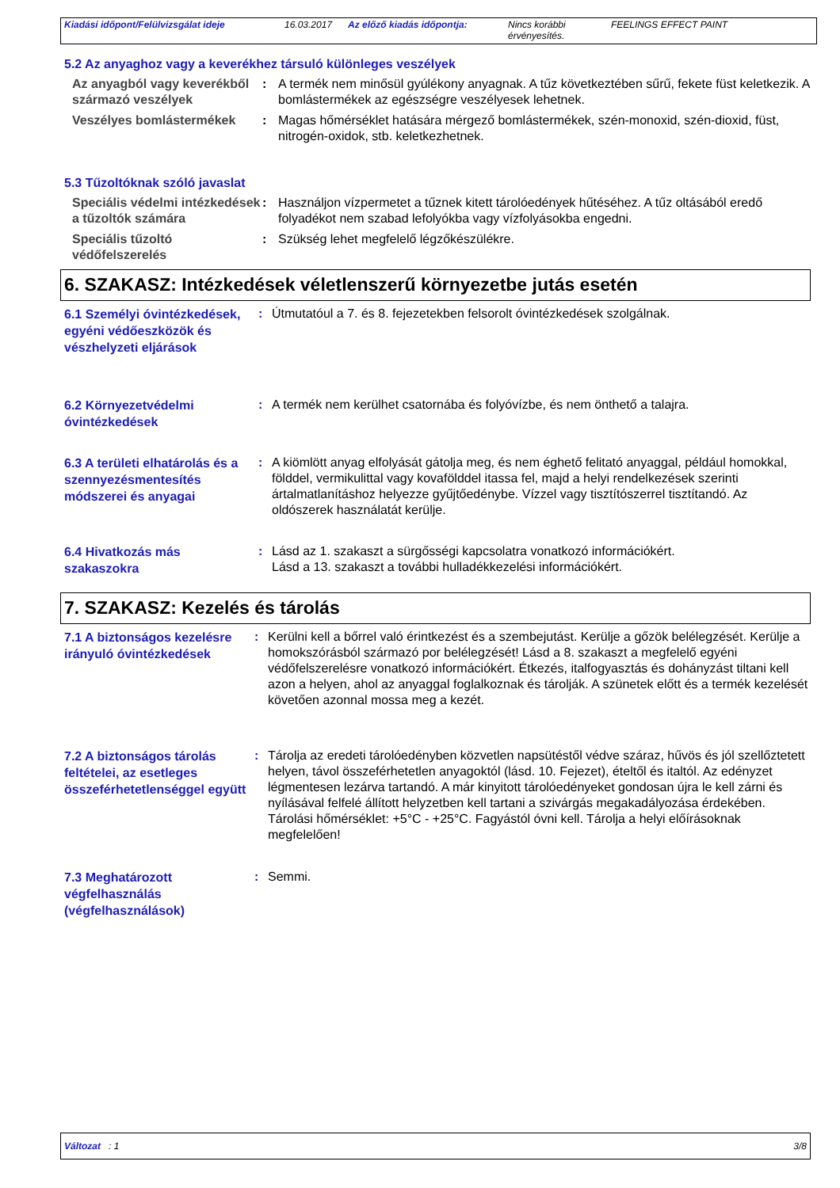Kiadási időpont/Felülvizsgálat ideje 16.03.2017 Az előző kiadás időpontja: Nincs korábbi érvényesítés.
FEELINGS EFFECT PAINT
5.2 Az anyaghoz vagy a keverékhez társuló különleges veszélyek
Az anyagból vagy keverékből származó veszélyek
: A termék nem minősül gyúlékony anyagnak. A tűz következtében sűrű, fekete füst keletkezik. A bomlástermékek az egészségre veszélyesek lehetnek.
Veszélyes bomlástermékek : Magas hőmérséklet hatására mérgező bomlástermékek, szén-monoxid, szén-dioxid, füst, nitrogén-oxidok, stb. keletkezhetnek.
5.3 Tűzoltóknak szóló javaslat
Speciális védelmi intézkedések a tűzoltók számára
: Használjon vízpermetet a tűznek kitett tárolóedények hűtéséhez. A tűz oltásából eredő folyadékot nem szabad lefolyókba vagy vízfolyásokba engedni.
Speciális tűzoltó védőfelszerelés
: Szükség lehet megfelelő légzőkészülékre.
6. SZAKASZ: Intézkedések véletlenszerű környezetbe jutás esetén
6.1 Személyi óvintézkedések, egyéni védőeszközök és vészhelyzeti eljárások
: Útmutatóul a 7. és 8. fejezetekben felsorolt óvintézkedések szolgálnak.
6.2 Környezetvédelmi óvintézkedések
: A termék nem kerülhet csatornába és folyóvízbe, és nem önthető a talajra.
6.3 A területi elhatárolás és a szennyezésmentesítés módszerei és anyagai
: A kiömlött anyag elfolyását gátolja meg, és nem éghető felitató anyaggal, például homokkal, földdel, vermikulittal vagy kovafölddel itassa fel, majd a helyi rendelkezések szerinti ártalmatlanításhoz helyezze gyűjtőedénybe. Vízzel vagy tisztítószerrel tisztítandó. Az oldószerek használatát kerülje.
6.4 Hivatkozás más szakaszokra
: Lásd az 1. szakaszt a sürgősségi kapcsolatra vonatkozó információkért.
Lásd a 13. szakaszt a további hulladékkezelési információkért.
7. SZAKASZ: Kezelés és tárolás
7.1 A biztonságos kezelésre irányuló óvintézkedések
: Kerülni kell a bőrrel való érintkezést és a szembejutást. Kerülje a gőzök belélegzését. Kerülje a homokszórásból származó por belélegzését! Lásd a 8. szakaszt a megfelelő egyéni védőfelszerelésre vonatkozó információkért. Étkezés, italfogyasztás és dohányzást tiltani kell azon a helyen, ahol az anyaggal foglalkoznak és tárolják. A szünetek előtt és a termék kezelését követően azonnal mossa meg a kezét.
7.2 A biztonságos tárolás feltételei, az esetleges összeférhetetlenséggel együtt
: Tárolja az eredeti tárolóedényben közvetlen napsütéstől védve száraz, hűvös és jól szellőztetett helyen, távol összeférhetetlen anyagoktól (lásd. 10. Fejezet), ételtől és italtól. Az edényzet légmentesen lezárva tartandó. A már kinyitott tárolóedényeket gondosan újra le kell zárni és nyílásával felfelé állított helyzetben kell tartani a szivárgás megakadályozása érdekében. Tárolási hőmérséklet: +5°C - +25°C. Fagyástól óvni kell. Tárolja a helyi előírásoknak megfelelően!
7.3 Meghatározott végfelhasználás (végfelhasználások)
: Semmi.
Változat : 1 3/8